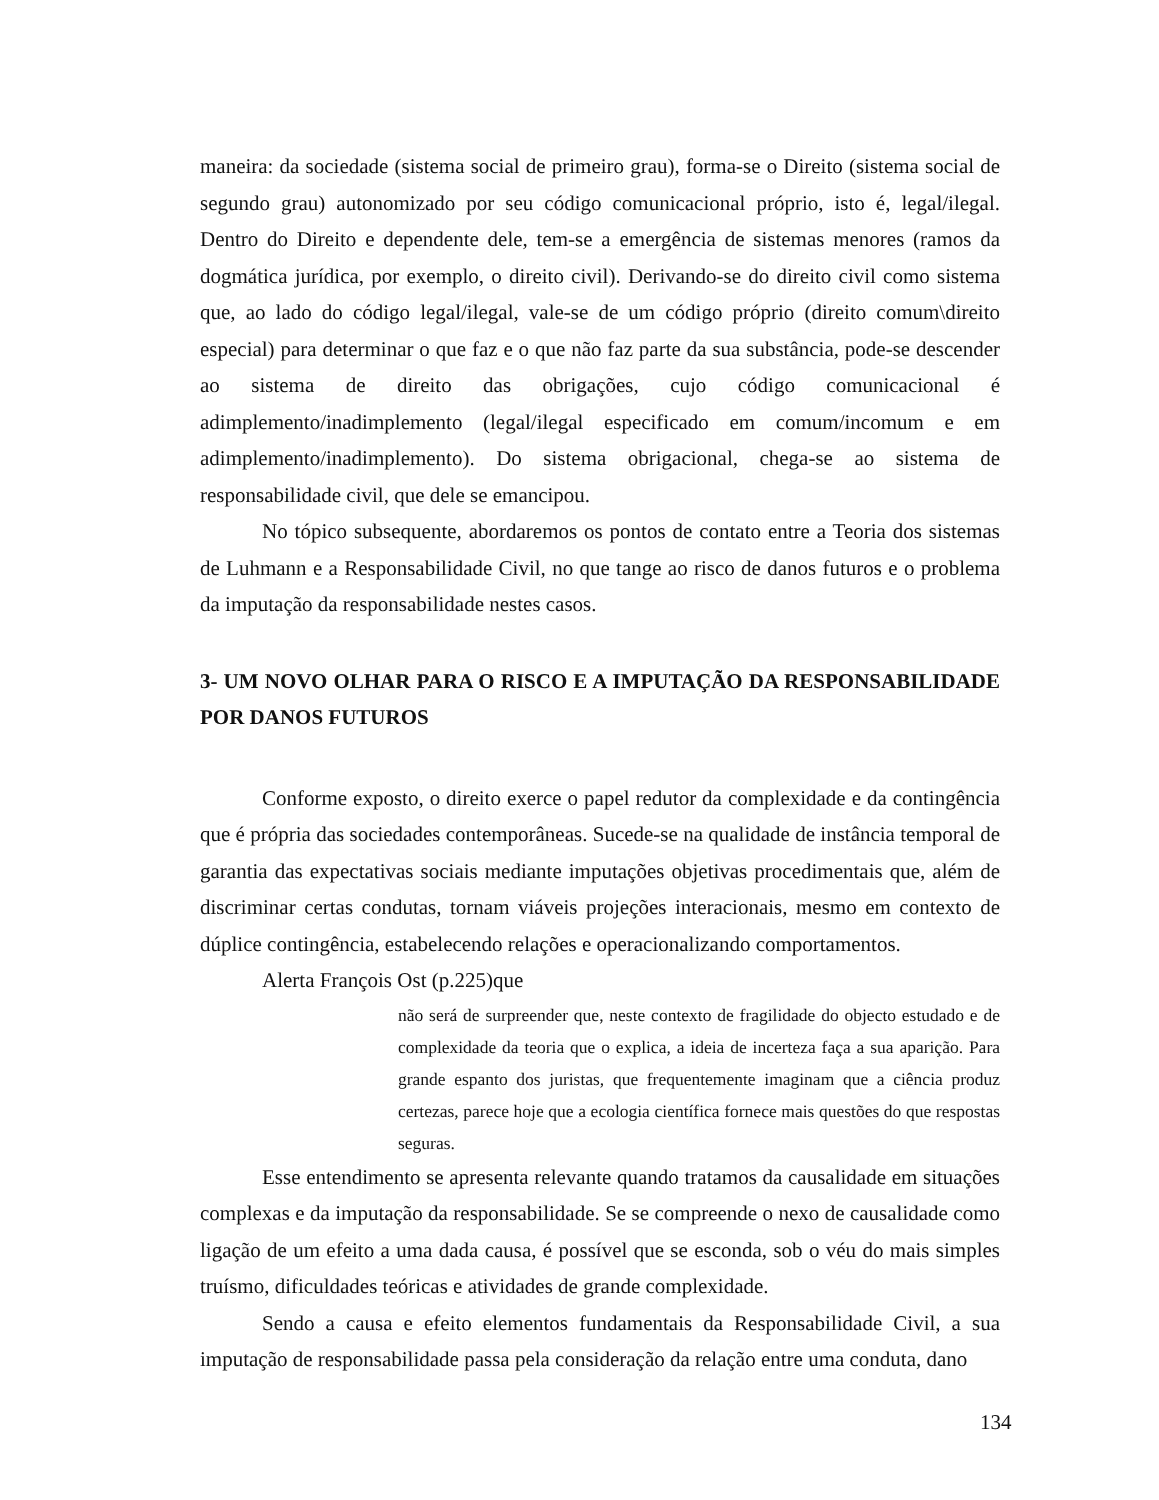maneira: da sociedade (sistema social de primeiro grau), forma-se o Direito (sistema social de segundo grau) autonomizado por seu código comunicacional próprio, isto é, legal/ilegal. Dentro do Direito e dependente dele, tem-se a emergência de sistemas menores (ramos da dogmática jurídica, por exemplo, o direito civil). Derivando-se do direito civil como sistema que, ao lado do código legal/ilegal, vale-se de um código próprio (direito comum\direito especial) para determinar o que faz e o que não faz parte da sua substância, pode-se descender ao sistema de direito das obrigações, cujo código comunicacional é adimplemento/inadimplemento (legal/ilegal especificado em comum/incomum e em adimplemento/inadimplemento). Do sistema obrigacional, chega-se ao sistema de responsabilidade civil, que dele se emancipou.
No tópico subsequente, abordaremos os pontos de contato entre a Teoria dos sistemas de Luhmann e a Responsabilidade Civil, no que tange ao risco de danos futuros e o problema da imputação da responsabilidade nestes casos.
3- UM NOVO OLHAR PARA O RISCO E A IMPUTAÇÃO DA RESPONSABILIDADE POR DANOS FUTUROS
Conforme exposto, o direito exerce o papel redutor da complexidade e da contingência que é própria das sociedades contemporâneas. Sucede-se na qualidade de instância temporal de garantia das expectativas sociais mediante imputações objetivas procedimentais que, além de discriminar certas condutas, tornam viáveis projeções interacionais, mesmo em contexto de dúplice contingência, estabelecendo relações e operacionalizando comportamentos.
Alerta François Ost (p.225)que
não será de surpreender que, neste contexto de fragilidade do objecto estudado e de complexidade da teoria que o explica, a ideia de incerteza faça a sua aparição. Para grande espanto dos juristas, que frequentemente imaginam que a ciência produz certezas, parece hoje que a ecologia científica fornece mais questões do que respostas seguras.
Esse entendimento se apresenta relevante quando tratamos da causalidade em situações complexas e da imputação da responsabilidade. Se se compreende o nexo de causalidade como ligação de um efeito a uma dada causa, é possível que se esconda, sob o véu do mais simples truísmo, dificuldades teóricas e atividades de grande complexidade.
Sendo a causa e efeito elementos fundamentais da Responsabilidade Civil, a sua imputação de responsabilidade passa pela consideração da relação entre uma conduta, dano
134